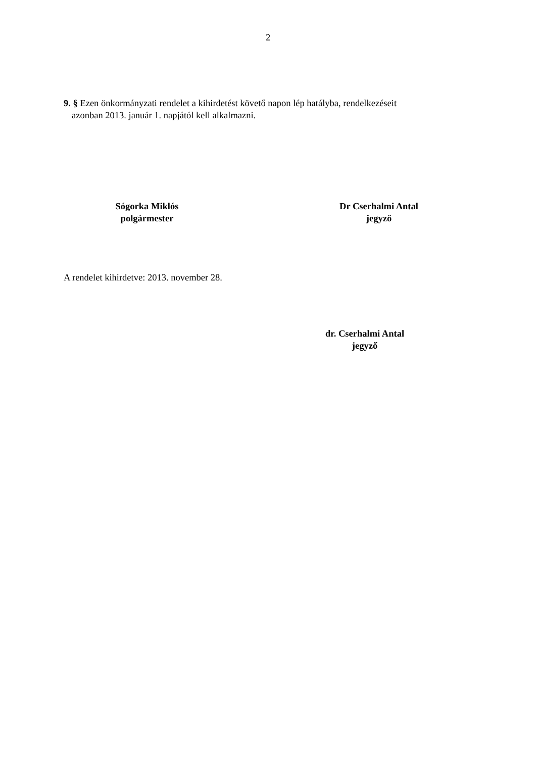2
9. § Ezen önkormányzati rendelet a kihirdetést követő napon lép hatályba, rendelkezéseit
azonban 2013. január 1. napjától kell alkalmazni.
Sógorka Miklós
polgármester
Dr Cserhalmi Antal
jegyző
A rendelet kihirdetve: 2013. november 28.
dr. Cserhalmi Antal
jegyző